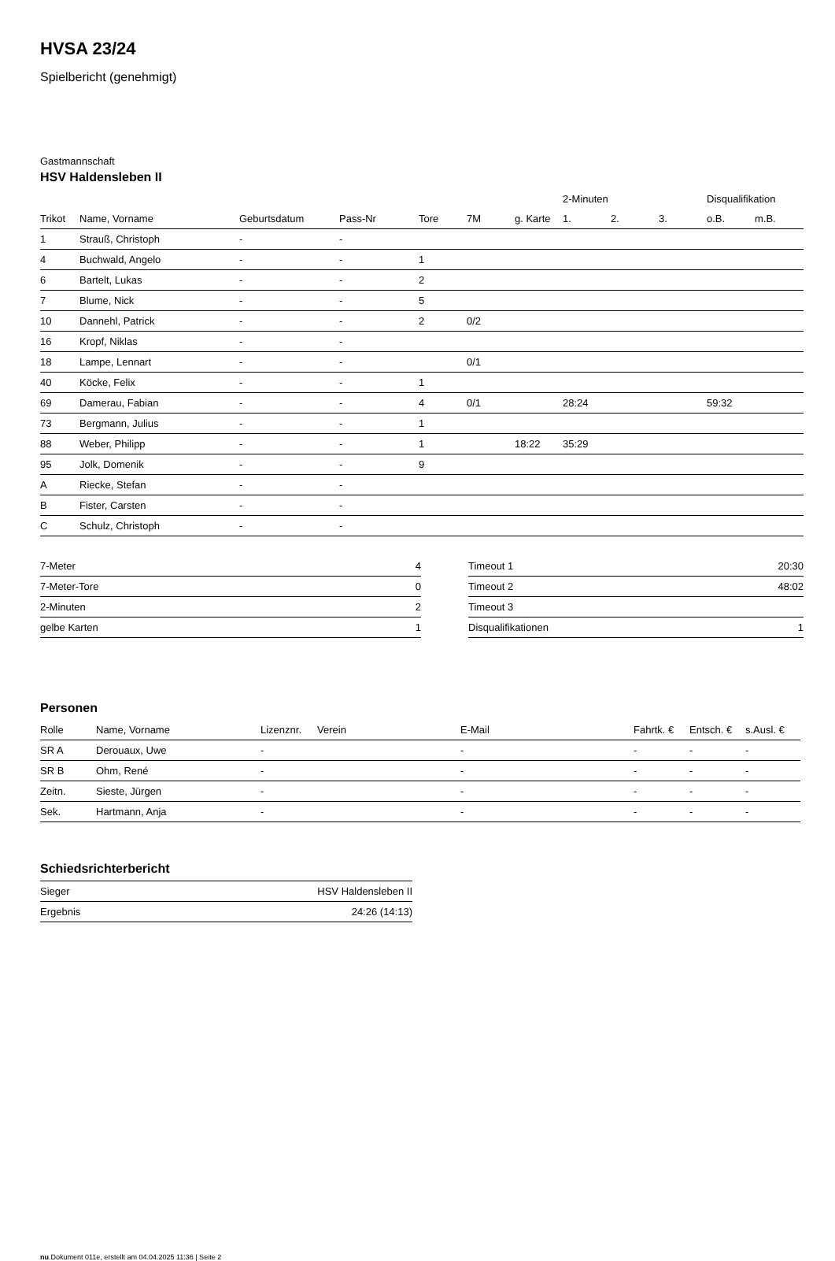HVSA 23/24
Spielbericht (genehmigt)
Gastmannschaft
HSV Haldensleben II
| | | | | | | | 2-Minuten | | | Disqualifikation | |
| --- | --- | --- | --- | --- | --- | --- | --- | --- | --- | --- | --- |
| Trikot | Name, Vorname | Geburtsdatum | Pass-Nr | Tore | 7M | g. Karte | 1. | 2. | 3. | o.B. | m.B. |
| 1 | Strauß, Christoph | - | - | | | | | | | | |
| 4 | Buchwald, Angelo | - | - | 1 | | | | | | | |
| 6 | Bartelt, Lukas | - | - | 2 | | | | | | | |
| 7 | Blume, Nick | - | - | 5 | | | | | | | |
| 10 | Dannehl, Patrick | - | - | 2 | 0/2 | | | | | | |
| 16 | Kropf, Niklas | - | - | | | | | | | | |
| 18 | Lampe, Lennart | - | - | | 0/1 | | | | | | |
| 40 | Köcke, Felix | - | - | 1 | | | | | | | |
| 69 | Damerau, Fabian | - | - | 4 | 0/1 | | 28:24 | | | 59:32 | |
| 73 | Bergmann, Julius | - | - | 1 | | | | | | | |
| 88 | Weber, Philipp | - | - | 1 | | 18:22 | 35:29 | | | | |
| 95 | Jolk, Domenik | - | - | 9 | | | | | | | |
| A | Riecke, Stefan | - | - | | | | | | | | |
| B | Fister, Carsten | - | - | | | | | | | | |
| C | Schulz, Christoph | - | - | | | | | | | | |
| 7-Meter | 4 |
| 7-Meter-Tore | 0 |
| 2-Minuten | 2 |
| gelbe Karten | 1 |
| Timeout 1 | 20:30 |
| Timeout 2 | 48:02 |
| Timeout 3 | |
| Disqualifikationen | 1 |
Personen
| Rolle | Name, Vorname | Lizenznr. | Verein | E-Mail | Fahrtk. € | Entsch. € | s.Ausl. € |
| --- | --- | --- | --- | --- | --- | --- | --- |
| SR A | Derouaux, Uwe | - | | - | - | - | - |
| SR B | Ohm, René | - | | - | - | - | - |
| Zeitn. | Sieste, Jürgen | - | | - | - | - | - |
| Sek. | Hartmann, Anja | - | | - | - | - | - |
Schiedsrichterbericht
| Sieger | HSV Haldensleben II |
| Ergebnis | 24:26 (14:13) |
nu.Dokument 011e, erstellt am 04.04.2025 11:36 | Seite 2